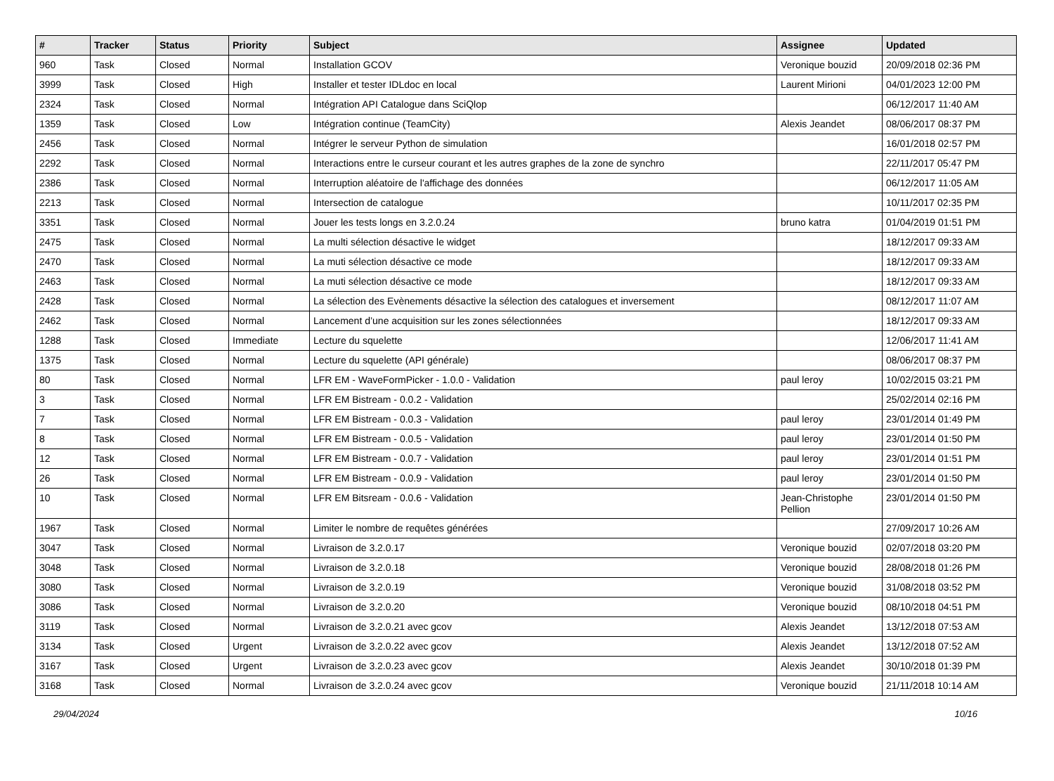| # | Tracker | Status | Priority | Subject | Assignee | Updated |
| --- | --- | --- | --- | --- | --- | --- |
| 960 | Task | Closed | Normal | Installation GCOV | Veronique bouzid | 20/09/2018 02:36 PM |
| 3999 | Task | Closed | High | Installer et tester IDLdoc en local | Laurent Mirioni | 04/01/2023 12:00 PM |
| 2324 | Task | Closed | Normal | Intégration API Catalogue dans SciQlop | | 06/12/2017 11:40 AM |
| 1359 | Task | Closed | Low | Intégration continue (TeamCity) | Alexis Jeandet | 08/06/2017 08:37 PM |
| 2456 | Task | Closed | Normal | Intégrer le serveur Python de simulation | | 16/01/2018 02:57 PM |
| 2292 | Task | Closed | Normal | Interactions entre le curseur courant et les autres graphes de la zone de synchro | | 22/11/2017 05:47 PM |
| 2386 | Task | Closed | Normal | Interruption aléatoire de l'affichage des données | | 06/12/2017 11:05 AM |
| 2213 | Task | Closed | Normal | Intersection de catalogue | | 10/11/2017 02:35 PM |
| 3351 | Task | Closed | Normal | Jouer les tests longs en 3.2.0.24 | bruno katra | 01/04/2019 01:51 PM |
| 2475 | Task | Closed | Normal | La multi sélection désactive le widget | | 18/12/2017 09:33 AM |
| 2470 | Task | Closed | Normal | La muti sélection désactive ce mode | | 18/12/2017 09:33 AM |
| 2463 | Task | Closed | Normal | La muti sélection désactive ce mode | | 18/12/2017 09:33 AM |
| 2428 | Task | Closed | Normal | La sélection des Evènements désactive la sélection des catalogues et inversement | | 08/12/2017 11:07 AM |
| 2462 | Task | Closed | Normal | Lancement d’une acquisition sur les zones sélectionnées | | 18/12/2017 09:33 AM |
| 1288 | Task | Closed | Immediate | Lecture du squelette | | 12/06/2017 11:41 AM |
| 1375 | Task | Closed | Normal | Lecture du squelette (API générale) | | 08/06/2017 08:37 PM |
| 80 | Task | Closed | Normal | LFR EM - WaveFormPicker - 1.0.0 - Validation | paul leroy | 10/02/2015 03:21 PM |
| 3 | Task | Closed | Normal | LFR EM Bistream - 0.0.2 - Validation | | 25/02/2014 02:16 PM |
| 7 | Task | Closed | Normal | LFR EM Bistream - 0.0.3 - Validation | paul leroy | 23/01/2014 01:49 PM |
| 8 | Task | Closed | Normal | LFR EM Bistream - 0.0.5 - Validation | paul leroy | 23/01/2014 01:50 PM |
| 12 | Task | Closed | Normal | LFR EM Bistream - 0.0.7 - Validation | paul leroy | 23/01/2014 01:51 PM |
| 26 | Task | Closed | Normal | LFR EM Bistream - 0.0.9 - Validation | paul leroy | 23/01/2014 01:50 PM |
| 10 | Task | Closed | Normal | LFR EM Bitsream - 0.0.6 - Validation | Jean-Christophe Pellion | 23/01/2014 01:50 PM |
| 1967 | Task | Closed | Normal | Limiter le nombre de requêtes générées | | 27/09/2017 10:26 AM |
| 3047 | Task | Closed | Normal | Livraison de 3.2.0.17 | Veronique bouzid | 02/07/2018 03:20 PM |
| 3048 | Task | Closed | Normal | Livraison de 3.2.0.18 | Veronique bouzid | 28/08/2018 01:26 PM |
| 3080 | Task | Closed | Normal | Livraison de 3.2.0.19 | Veronique bouzid | 31/08/2018 03:52 PM |
| 3086 | Task | Closed | Normal | Livraison de 3.2.0.20 | Veronique bouzid | 08/10/2018 04:51 PM |
| 3119 | Task | Closed | Normal | Livraison de 3.2.0.21 avec gcov | Alexis Jeandet | 13/12/2018 07:53 AM |
| 3134 | Task | Closed | Urgent | Livraison de 3.2.0.22 avec gcov | Alexis Jeandet | 13/12/2018 07:52 AM |
| 3167 | Task | Closed | Urgent | Livraison de 3.2.0.23 avec gcov | Alexis Jeandet | 30/10/2018 01:39 PM |
| 3168 | Task | Closed | Normal | Livraison de 3.2.0.24 avec gcov | Veronique bouzid | 21/11/2018 10:14 AM |
29/04/2024 10/16